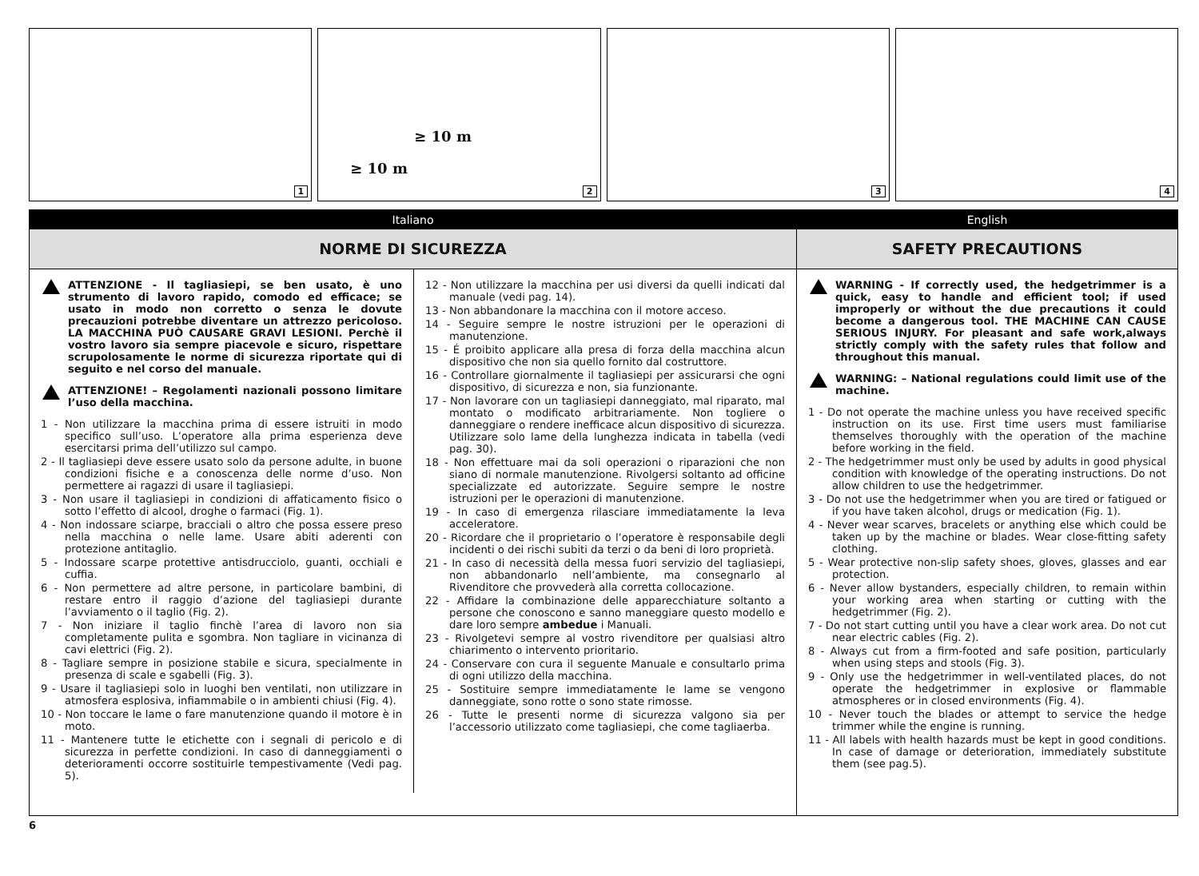1
≥ 10 m
≥ 10 m
2
3
4
Italiano
NORME DI SICUREZZA
ATTENZIONE - Il tagliasiepi, se ben usato, è uno strumento di lavoro rapido, comodo ed efficace; se usato in modo non corretto o senza le dovute precauzioni potrebbe diventare un attrezzo pericoloso. LA MACCHINA PUÒ CAUSARE GRAVI LESIONI. Perchè il vostro lavoro sia sempre piacevole e sicuro, rispettare scrupolosamente le norme di sicurezza riportate qui di seguito e nel corso del manuale.
ATTENZIONE! – Regolamenti nazionali possono limitare l’uso della macchina.
1 - Non utilizzare la macchina prima di essere istruiti in modo specifico sull’uso. L’operatore alla prima esperienza deve esercitarsi prima dell’utilizzo sul campo.
2 - Il tagliasiepi deve essere usato solo da persone adulte, in buone condizioni fisiche e a conoscenza delle norme d’uso. Non permettere ai ragazzi di usare il tagliasiepi.
3 - Non usare il tagliasiepi in condizioni di affaticamento fisico o sotto l’effetto di alcool, droghe o farmaci (Fig. 1).
4 - Non indossare sciarpe, bracciali o altro che possa essere preso nella macchina o nelle lame. Usare abiti aderenti con protezione antitaglio.
5 - Indossare scarpe protettive antisdrucciolo, guanti, occhiali e cuffia.
6 - Non permettere ad altre persone, in particolare bambini, di restare entro il raggio d’azione del tagliasiepi durante l’avviamento o il taglio (Fig. 2).
7 - Non iniziare il taglio finchè l’area di lavoro non sia completamente pulita e sgombra. Non tagliare in vicinanza di cavi elettrici (Fig. 2).
8 - Tagliare sempre in posizione stabile e sicura, specialmente in presenza di scale e sgabelli (Fig. 3).
9 - Usare il tagliasiepi solo in luoghi ben ventilati, non utilizzare in atmosfera esplosiva, infiammabile o in ambienti chiusi (Fig. 4).
10 - Non toccare le lame o fare manutenzione quando il motore è in moto.
11 - Mantenere tutte le etichette con i segnali di pericolo e di sicurezza in perfette condizioni. In caso di danneggiamenti o deterioramenti occorre sostituirle tempestivamente (Vedi pag. 5).
12 - Non utilizzare la macchina per usi diversi da quelli indicati dal manuale (vedi pag. 14).
13 - Non abbandonare la macchina con il motore acceso.
14 - Seguire sempre le nostre istruzioni per le operazioni di manutenzione.
15 - É proibito applicare alla presa di forza della macchina alcun dispositivo che non sia quello fornito dal costruttore.
16 - Controllare giornalmente il tagliasiepi per assicurarsi che ogni dispositivo, di sicurezza e non, sia funzionante.
17 - Non lavorare con un tagliasiepi danneggiato, mal riparato, mal montato o modificato arbitrariamente. Non togliere o danneggiare o rendere inefficace alcun dispositivo di sicurezza. Utilizzare solo lame della lunghezza indicata in tabella (vedi pag. 30).
18 - Non effettuare mai da soli operazioni o riparazioni che non siano di normale manutenzione. Rivolgersi soltanto ad officine specializzate ed autorizzate. Seguire sempre le nostre istruzioni per le operazioni di manutenzione.
19 - In caso di emergenza rilasciare immediatamente la leva acceleratore.
20 - Ricordare che il proprietario o l’operatore è responsabile degli incidenti o dei rischi subiti da terzi o da beni di loro proprietà.
21 - In caso di necessità della messa fuori servizio del tagliasiepi, non abbandonarlo nell’ambiente, ma consegnarlo al Rivenditore che provvederà alla corretta collocazione.
22 - Affidare la combinazione delle apparecchiature soltanto a persone che conoscono e sanno maneggiare questo modello e dare loro sempre ambedue i Manuali.
23 - Rivolgetevi sempre al vostro rivenditore per qualsiasi altro chiarimento o intervento prioritario.
24 - Conservare con cura il seguente Manuale e consultarlo prima di ogni utilizzo della macchina.
25 - Sostituire sempre immediatamente le lame se vengono danneggiate, sono rotte o sono state rimosse.
26 - Tutte le presenti norme di sicurezza valgono sia per l’accessorio utilizzato come tagliasiepi, che come tagliaerba.
English
SAFETY PRECAUTIONS
WARNING - If correctly used, the hedgetrimmer is a quick, easy to handle and efficient tool; if used improperly or without the due precautions it could become a dangerous tool. THE MACHINE CAN CAUSE SERIOUS INJURY. For pleasant and safe work,always strictly comply with the safety rules that follow and throughout this manual.
WARNING: – National regulations could limit use of the machine.
1 - Do not operate the machine unless you have received specific instruction on its use. First time users must familiarise themselves thoroughly with the operation of the machine before working in the field.
2 - The hedgetrimmer must only be used by adults in good physical condition with knowledge of the operating instructions. Do not allow children to use the hedgetrimmer.
3 - Do not use the hedgetrimmer when you are tired or fatigued or if you have taken alcohol, drugs or medication (Fig. 1).
4 - Never wear scarves, bracelets or anything else which could be taken up by the machine or blades. Wear close-fitting safety clothing.
5 - Wear protective non-slip safety shoes, gloves, glasses and ear protection.
6 - Never allow bystanders, especially children, to remain within your working area when starting or cutting with the hedgetrimmer (Fig. 2).
7 - Do not start cutting until you have a clear work area. Do not cut near electric cables (Fig. 2).
8 - Always cut from a firm-footed and safe position, particularly when using steps and stools (Fig. 3).
9 - Only use the hedgetrimmer in well-ventilated places, do not operate the hedgetrimmer in explosive or flammable atmospheres or in closed environments (Fig. 4).
10 - Never touch the blades or attempt to service the hedge trimmer while the engine is running.
11 - All labels with health hazards must be kept in good conditions. In case of damage or deterioration, immediately substitute them (see pag.5).
6